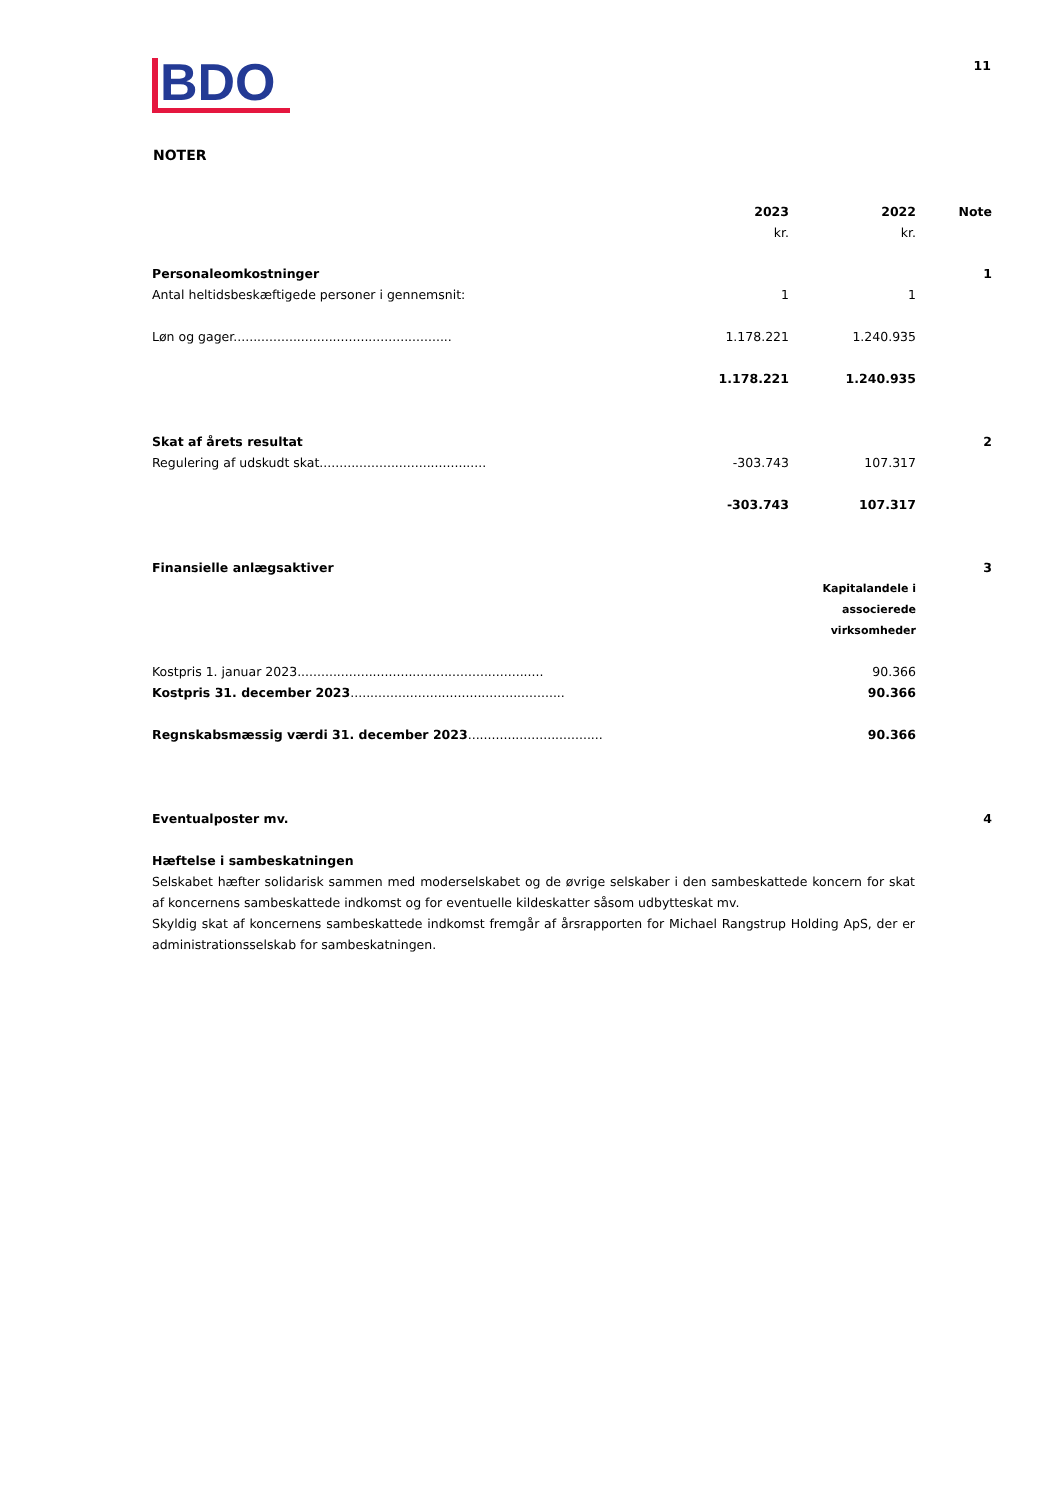BDO
11
NOTER
| | 2023 kr. | 2022 kr. | Note |
| --- | --- | --- | --- |
| Personaleomkostninger | | | 1 |
| Antal heltidsbeskæftigede personer i gennemsnit: | 1 | 1 | |
| Løn og gager....................................................... | 1.178.221 | 1.240.935 | |
| | 1.178.221 | 1.240.935 | |
| Skat af årets resultat | | | 2 |
| Regulering af udskudt skat.......................................... | -303.743 | 107.317 | |
| | -303.743 | 107.317 | |
| Finansielle anlægsaktiver | | | 3 |
| | | Kapitalandele i associerede virksomheder | |
| Kostpris 1. januar 2023.............................................................. | | 90.366 | |
| Kostpris 31. december 2023 ...................................................... | | 90.366 | |
| Regnskabsmæssig værdi 31. december 2023 .................................. | | 90.366 | |
| Eventualposter mv. | | | 4 |
Hæftelse i sambeskatningen
Selskabet hæfter solidarisk sammen med moderselskabet og de øvrige selskaber i den sambeskattede koncern for skat af koncernens sambeskattede indkomst og for eventuelle kildeskatter såsom udbytteskat mv.
Skyldig skat af koncernens sambeskattede indkomst fremgår af årsrapporten for Michael Rangstrup Holding ApS, der er administrationsselskab for sambeskatningen.